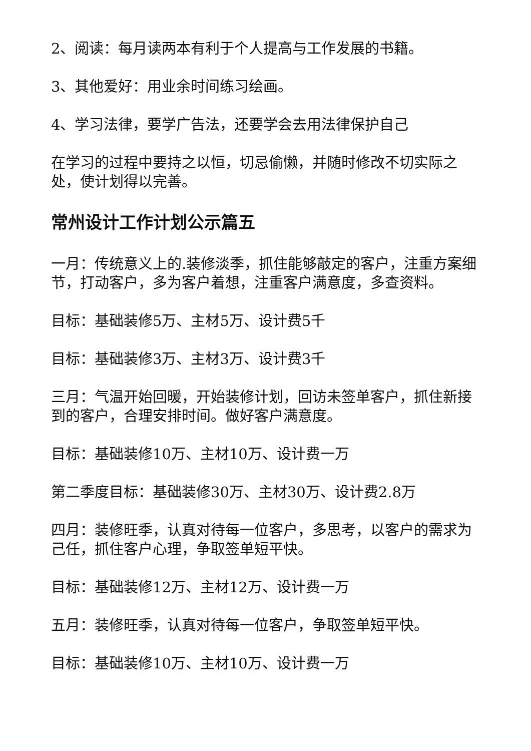2、阅读：每月读两本有利于个人提高与工作发展的书籍。
3、其他爱好：用业余时间练习绘画。
4、学习法律，要学广告法，还要学会去用法律保护自己
在学习的过程中要持之以恒，切忌偷懒，并随时修改不切实际之处，使计划得以完善。
常州设计工作计划公示篇五
一月：传统意义上的.装修淡季，抓住能够敲定的客户，注重方案细节，打动客户，多为客户着想，注重客户满意度，多查资料。
目标：基础装修5万、主材5万、设计费5千
目标：基础装修3万、主材3万、设计费3千
三月：气温开始回暖，开始装修计划，回访未签单客户，抓住新接到的客户，合理安排时间。做好客户满意度。
目标：基础装修10万、主材10万、设计费一万
第二季度目标：基础装修30万、主材30万、设计费2.8万
四月：装修旺季，认真对待每一位客户，多思考，以客户的需求为己任，抓住客户心理，争取签单短平快。
目标：基础装修12万、主材12万、设计费一万
五月：装修旺季，认真对待每一位客户，争取签单短平快。
目标：基础装修10万、主材10万、设计费一万